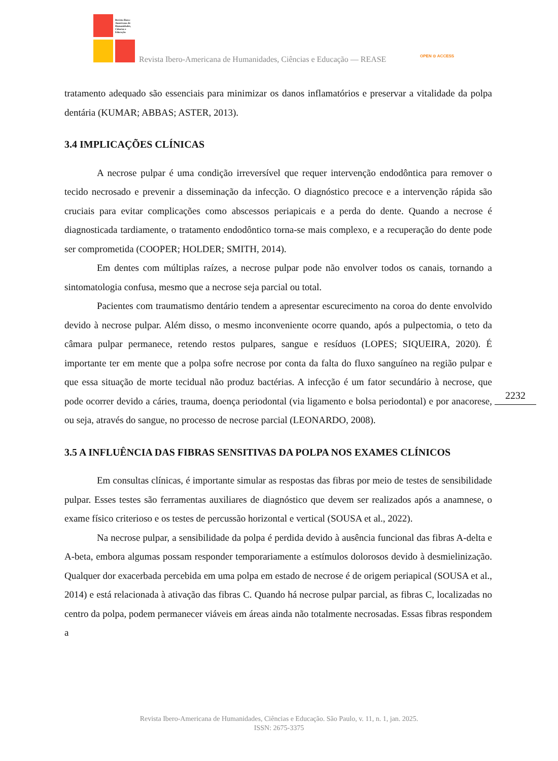Revista Ibero-
Americana de
Humanidades,
Ciências e
Educação
Revista Ibero-Americana de Humanidades, Ciências e Educação — REASE OPEN ⊙ ACCESS
tratamento adequado são essenciais para minimizar os danos inflamatórios e preservar a vitalidade da polpa dentária (KUMAR; ABBAS; ASTER, 2013).
3.4 IMPLICAÇÕES CLÍNICAS
A necrose pulpar é uma condição irreversível que requer intervenção endodôntica para remover o tecido necrosado e prevenir a disseminação da infecção. O diagnóstico precoce e a intervenção rápida são cruciais para evitar complicações como abscessos periapicais e a perda do dente. Quando a necrose é diagnosticada tardiamente, o tratamento endodôntico torna-se mais complexo, e a recuperação do dente pode ser comprometida (COOPER; HOLDER; SMITH, 2014).
Em dentes com múltiplas raízes, a necrose pulpar pode não envolver todos os canais, tornando a sintomatologia confusa, mesmo que a necrose seja parcial ou total.
Pacientes com traumatismo dentário tendem a apresentar escurecimento na coroa do dente envolvido devido à necrose pulpar. Além disso, o mesmo inconveniente ocorre quando, após a pulpectomia, o teto da câmara pulpar permanece, retendo restos pulpares, sangue e resíduos (LOPES; SIQUEIRA, 2020). É importante ter em mente que a polpa sofre necrose por conta da falta do fluxo sanguíneo na região pulpar e que essa situação de morte tecidual não produz bactérias. A infecção é um fator secundário à necrose, que pode ocorrer devido a cáries, trauma, doença periodontal (via ligamento e bolsa periodontal) e por anacorese, ou seja, através do sangue, no processo de necrose parcial (LEONARDO, 2008).
3.5 A INFLUÊNCIA DAS FIBRAS SENSITIVAS DA POLPA NOS EXAMES CLÍNICOS
Em consultas clínicas, é importante simular as respostas das fibras por meio de testes de sensibilidade pulpar. Esses testes são ferramentas auxiliares de diagnóstico que devem ser realizados após a anamnese, o exame físico criterioso e os testes de percussão horizontal e vertical (SOUSA et al., 2022).
Na necrose pulpar, a sensibilidade da polpa é perdida devido à ausência funcional das fibras A-delta e A-beta, embora algumas possam responder temporariamente a estímulos dolorosos devido à desmielinização. Qualquer dor exacerbada percebida em uma polpa em estado de necrose é de origem periapical (SOUSA et al., 2014) e está relacionada à ativação das fibras C. Quando há necrose pulpar parcial, as fibras C, localizadas no centro da polpa, podem permanecer viáveis em áreas ainda não totalmente necrosadas. Essas fibras respondem a
2232
Revista Ibero-Americana de Humanidades, Ciências e Educação. São Paulo, v. 11, n. 1, jan. 2025.
ISSN: 2675-3375